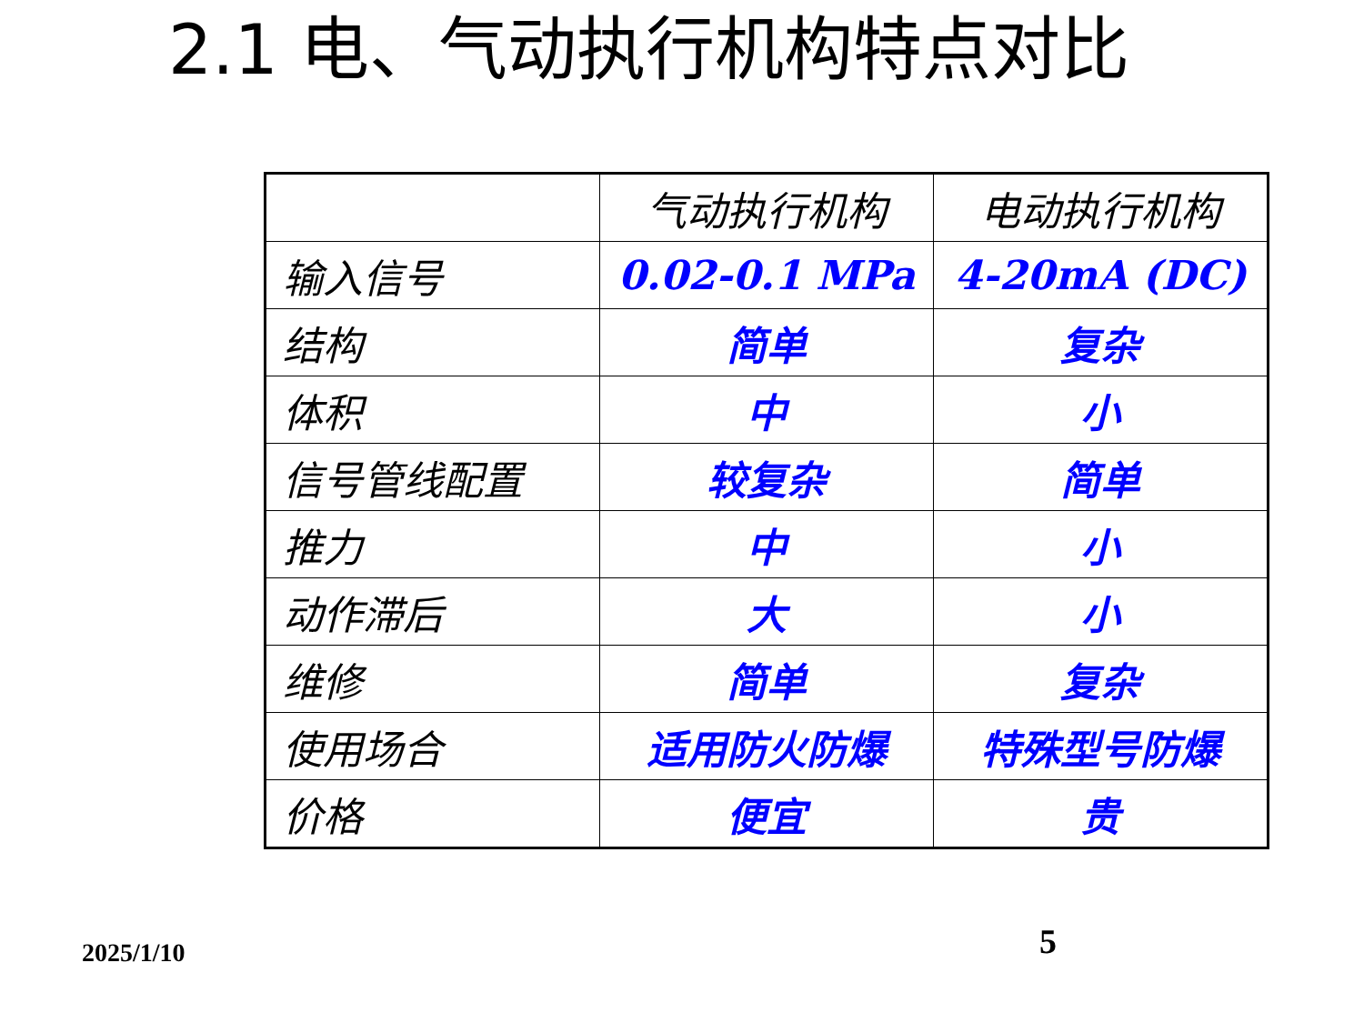2.1 电、气动执行机构特点对比
| | 气动执行机构 | 电动执行机构 |
| 输入信号 | 0.02-0.1 MPa | 4-20mA (DC) |
| 结构 | 简单 | 复杂 |
| 体积 | 中 | 小 |
| 信号管线配置 | 较复杂 | 简单 |
| 推力 | 中 | 小 |
| 动作滞后 | 大 | 小 |
| 维修 | 简单 | 复杂 |
| 使用场合 | 适用防火防爆 | 特殊型号防爆 |
| 价格 | 便宜 | 贵 |
2025/1/10 5